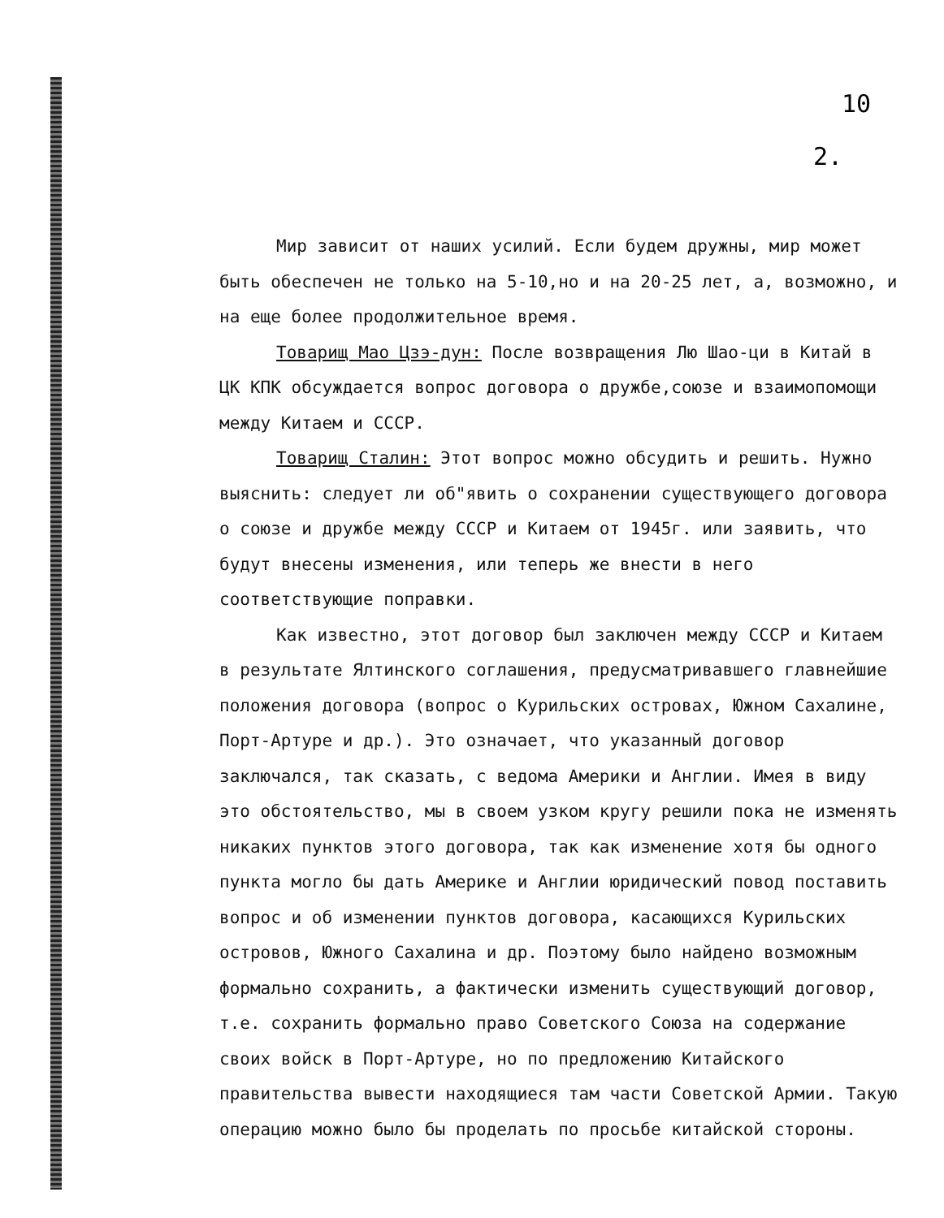10
2.
Мир зависит от наших усилий. Если будем дружны, мир может быть обеспечен не только на 5-10,но и на 20-25 лет, а, возможно, и на еще более продолжительное время.
Товарищ Мао Цзэ-дун: После возвращения Лю Шао-ци в Китай в ЦК КПК обсуждается вопрос договора о дружбе,союзе и взаимопомощи между Китаем и СССР.
Товарищ Сталин: Этот вопрос можно обсудить и решить. Нужно выяснить: следует ли об"явить о сохранении существующего договора о союзе и дружбе между СССР и Китаем от 1945г. или заявить, что будут внесены изменения, или теперь же внести в него соответствующие поправки.
Как известно, этот договор был заключен между СССР и Китаем в результате Ялтинского соглашения, предусматривавшего главнейшие положения договора (вопрос о Курильских островах, Южном Сахалине, Порт-Артуре и др.). Это означает, что указанный договор заключался, так сказать, с ведома Америки и Англии. Имея в виду это обстоятельство, мы в своем узком кругу решили пока не изменять никаких пунктов этого договора, так как изменение хотя бы одного пункта могло бы дать Америке и Англии юридический повод поставить вопрос и об изменении пунктов договора, касающихся Курильских островов, Южного Сахалина и др. Поэтому было найдено возможным формально сохранить, а фактически изменить существующий договор, т.е. сохранить формально право Советского Союза на содержание своих войск в Порт-Артуре, но по предложению Китайского правительства вывести находящиеся там части Советской Армии. Такую операцию можно было бы проделать по просьбе китайской стороны.